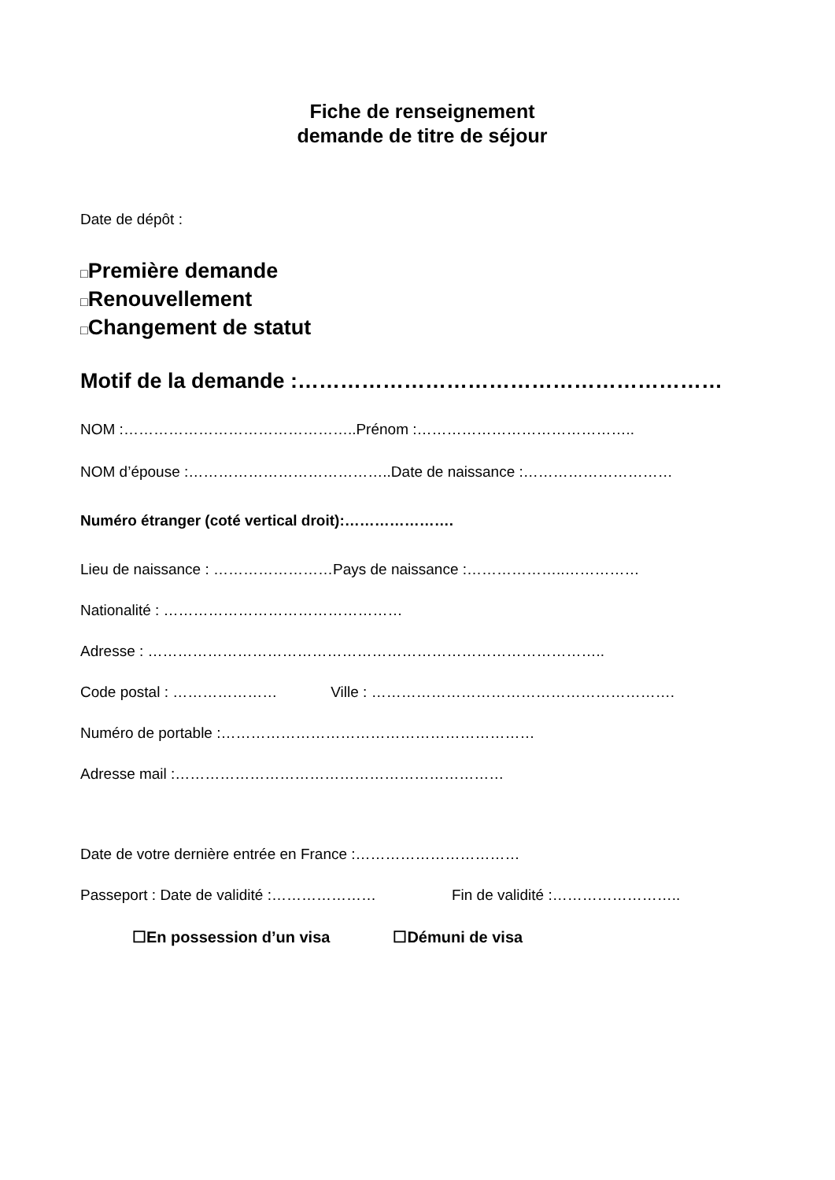Fiche de renseignement
demande de titre de séjour
Date de dépôt :
□Première demande
□Renouvellement
□Changement de statut
Motif de la demande :……………………………………………………
NOM :………………………………………..Prénom :……………………………………..
NOM d’épouse :…………………………………..Date de naissance :…………………………
Numéro étranger (coté vertical droit):………………….
Lieu de naissance : ……………………Pays de naissance :………………..……………
Nationalité : …………………………………………
Adresse : ………………………………………………………………………………..
Code postal : ………………… Ville : …………………………………………………….
Numéro de portable :………………………………………………………
Adresse mail :…………………………………………………………
Date de votre dernière entrée en France :……………………………
Passeport : Date de validité :………………… Fin de validité :……………………..
☐En possession d’un visa ☐Démuni de visa